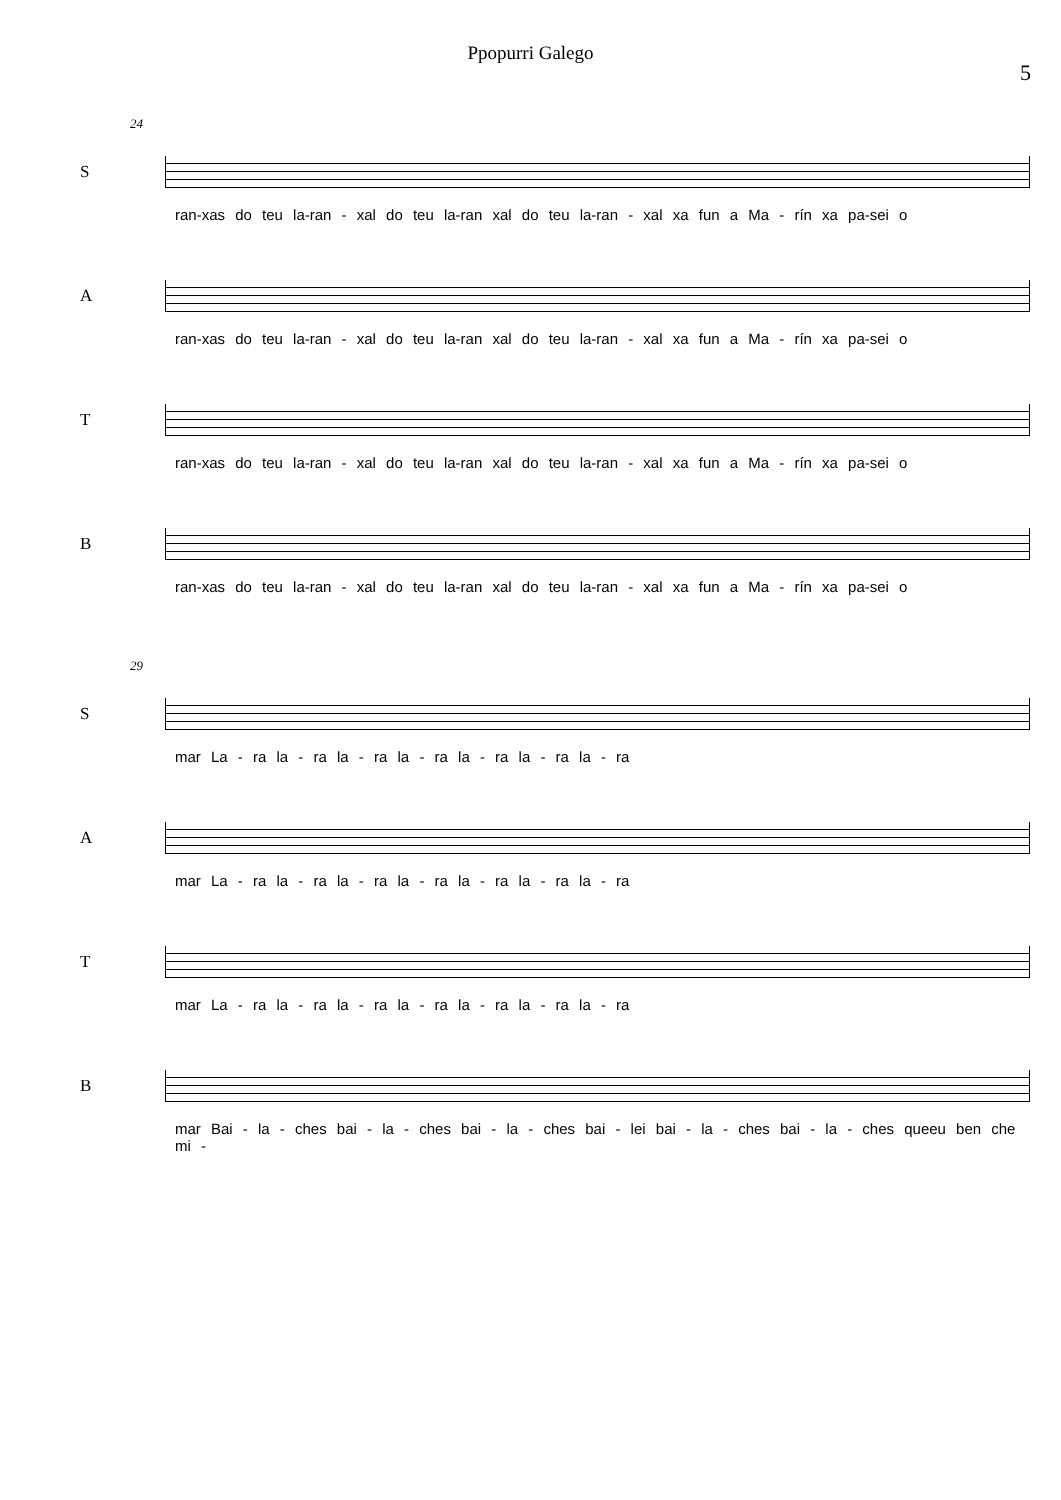Ppopurri Galego
5
24
S
ran-xas do teu la-ran - xal do teu la-ran xal do teu la-ran - xal xa fun a Ma - rín xa pa-sei o
A
ran-xas do teu la-ran - xal do teu la-ran xal do teu la-ran - xal xa fun a Ma - rín xa pa-sei o
T
ran-xas do teu la-ran - xal do teu la-ran xal do teu la-ran - xal xa fun a Ma - rín xa pa-sei o
B
ran-xas do teu la-ran - xal do teu la-ran xal do teu la-ran - xal xa fun a Ma - rín xa pa-sei o
29
S
mar La - ra la - ra la - ra la - ra la - ra la - ra la - ra
A
mar La - ra la - ra la - ra la - ra la - ra la - ra la - ra
T
mar La - ra la - ra la - ra la - ra la - ra la - ra la - ra
B
mar Bai - la - ches bai - la - ches bai - la - ches bai - lei bai - la - ches bai - la - ches queeu ben che mi -